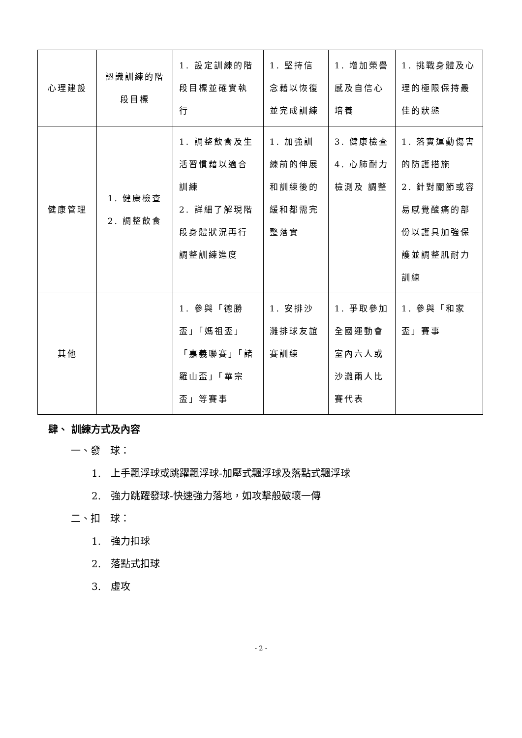| 心理建設 | 認識訓練的階段目標 | 1. 設定訓練的階段目標並確實執行 | 1. 堅持信念藉以恢復並完成訓練 | 1. 增加榮譽感及自信心培養 | 1. 挑戰身體及心理的極限保持最佳的狀態 |
| 健康管理 | 1. 健康檢查 2. 調整飲食 | 1. 調整飲食及生活習慣藉以適合訓練 2. 詳細了解現階段身體狀況再行調整訓練進度 | 1. 加強訓練前的伸展和訓練後的緩和都需完整落實 | 3. 健康檢查 4. 心肺耐力檢測及 調整 | 1. 落實運動傷害的防護措施 2. 針對關節或容易感覺酸痛的部份以護具加強保護並調整肌耐力訓練 |
| 其他 | | 1. 參與「德勝盃」「媽祖盃」「嘉義聯賽」「諸羅山盃」「華宗盃」等賽事 | 1. 安排沙灘排球友誼賽訓練 | 1. 爭取參加全國運動會室內六人或沙灘兩人比賽代表 | 1. 參與「和家盃」賽事 |
肆、 訓練方式及內容
一、發　球：
1.　上手飄浮球或跳躍飄浮球-加壓式飄浮球及落點式飄浮球
2.　強力跳躍發球-快速強力落地，如攻擊般破壞一傳
二、扣　球：
1.　強力扣球
2.　落點式扣球
3.　虛攻
- 2 -